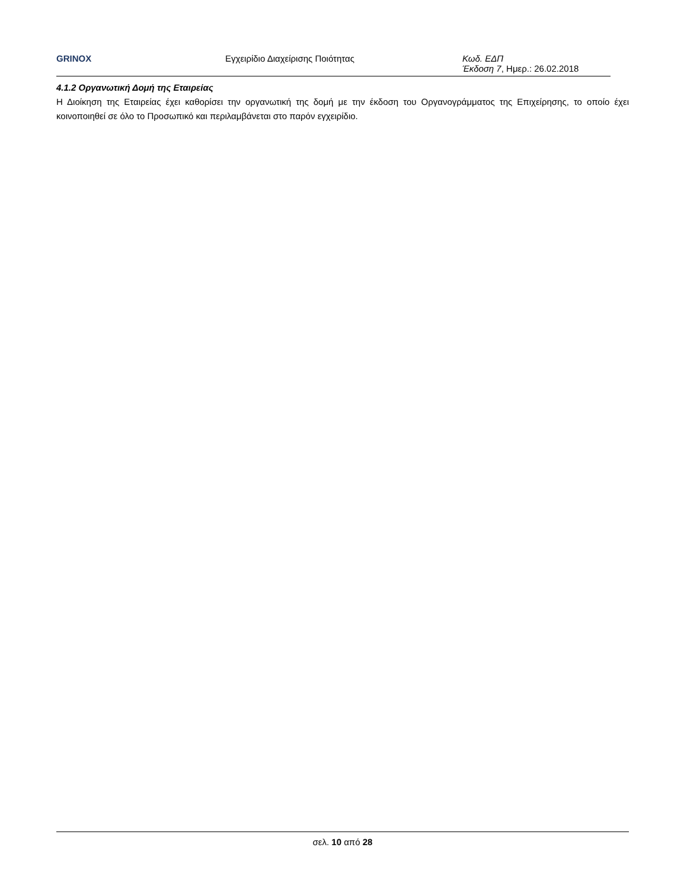GRINOX Εγχειρίδιο Διαχείρισης Ποιότητας Κωδ. ΕΔΠ
Έκδοση 7, Ημερ.: 26.02.2018
4.1.2 Οργανωτική Δομή της Εταιρείας
Η Διοίκηση της Εταιρείας έχει καθορίσει την οργανωτική της δομή με την έκδοση του Οργανογράμματος της Επιχείρησης, το οποίο έχει κοινοποιηθεί σε όλο το Προσωπικό και περιλαμβάνεται στο παρόν εγχειρίδιο.
σελ. 10 από 28